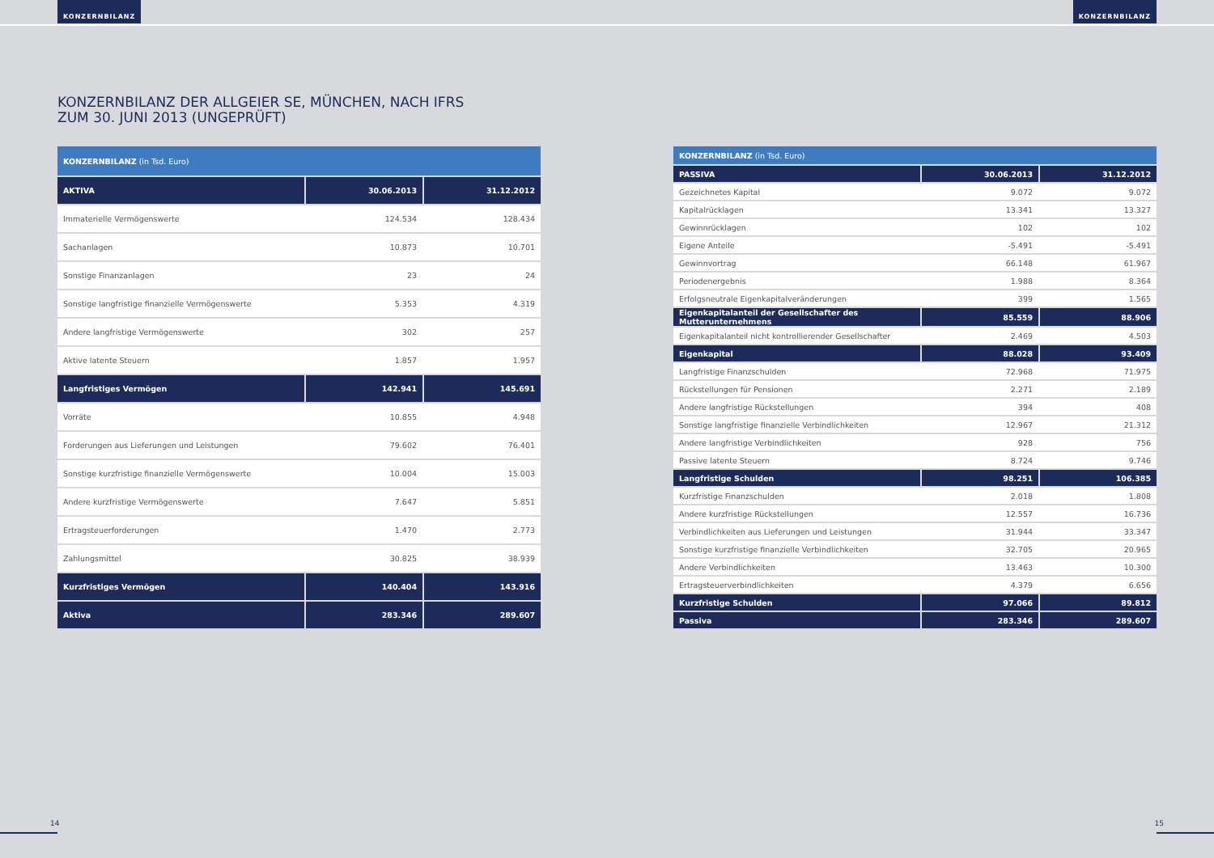KONZERNBILANZ KONZERNBILANZ
KONZERNBILANZ DER ALLGEIER SE, MÜNCHEN, NACH IFRS
ZUM 30. JUNI 2013 (UNGEPRÜFT)
| KONZERNBILANZ (in Tsd. Euro) | | |
| AKTIVA | 30.06.2013 | 31.12.2012 |
| Immaterielle Vermögenswerte | 124.534 | 128.434 |
| Sachanlagen | 10.873 | 10.701 |
| Sonstige Finanzanlagen | 23 | 24 |
| Sonstige langfristige finanzielle Vermögenswerte | 5.353 | 4.319 |
| Andere langfristige Vermögenswerte | 302 | 257 |
| Aktive latente Steuern | 1.857 | 1.957 |
| Langfristiges Vermögen | 142.941 | 145.691 |
| Vorräte | 10.855 | 4.948 |
| Forderungen aus Lieferungen und Leistungen | 79.602 | 76.401 |
| Sonstige kurzfristige finanzielle Vermögenswerte | 10.004 | 15.003 |
| Andere kurzfristige Vermögenswerte | 7.647 | 5.851 |
| Ertragsteuerforderungen | 1.470 | 2.773 |
| Zahlungsmittel | 30.825 | 38.939 |
| Kurzfristiges Vermögen | 140.404 | 143.916 |
| Aktiva | 283.346 | 289.607 |
| KONZERNBILANZ (in Tsd. Euro) | | |
| PASSIVA | 30.06.2013 | 31.12.2012 |
| Gezeichnetes Kapital | 9.072 | 9.072 |
| Kapitalrücklagen | 13.341 | 13.327 |
| Gewinnrücklagen | 102 | 102 |
| Eigene Anteile | -5.491 | -5.491 |
| Gewinnvortrag | 66.148 | 61.967 |
| Periodenergebnis | 1.988 | 8.364 |
| Erfolgsneutrale Eigenkapitalveränderungen | 399 | 1.565 |
| Eigenkapitalanteil der Gesellschafter des Mutterunternehmens | 85.559 | 88.906 |
| Eigenkapitalanteil nicht kontrollierender Gesellschafter | 2.469 | 4.503 |
| Eigenkapital | 88.028 | 93.409 |
| Langfristige Finanzschulden | 72.968 | 71.975 |
| Rückstellungen für Pensionen | 2.271 | 2.189 |
| Andere langfristige Rückstellungen | 394 | 408 |
| Sonstige langfristige finanzielle Verbindlichkeiten | 12.967 | 21.312 |
| Andere langfristige Verbindlichkeiten | 928 | 756 |
| Passive latente Steuern | 8.724 | 9.746 |
| Langfristige Schulden | 98.251 | 106.385 |
| Kurzfristige Finanzschulden | 2.018 | 1.808 |
| Andere kurzfristige Rückstellungen | 12.557 | 16.736 |
| Verbindlichkeiten aus Lieferungen und Leistungen | 31.944 | 33.347 |
| Sonstige kurzfristige finanzielle Verbindlichkeiten | 32.705 | 20.965 |
| Andere Verbindlichkeiten | 13.463 | 10.300 |
| Ertragsteuerverbindlichkeiten | 4.379 | 6.656 |
| Kurzfristige Schulden | 97.066 | 89.812 |
| Passiva | 283.346 | 289.607 |
14 15